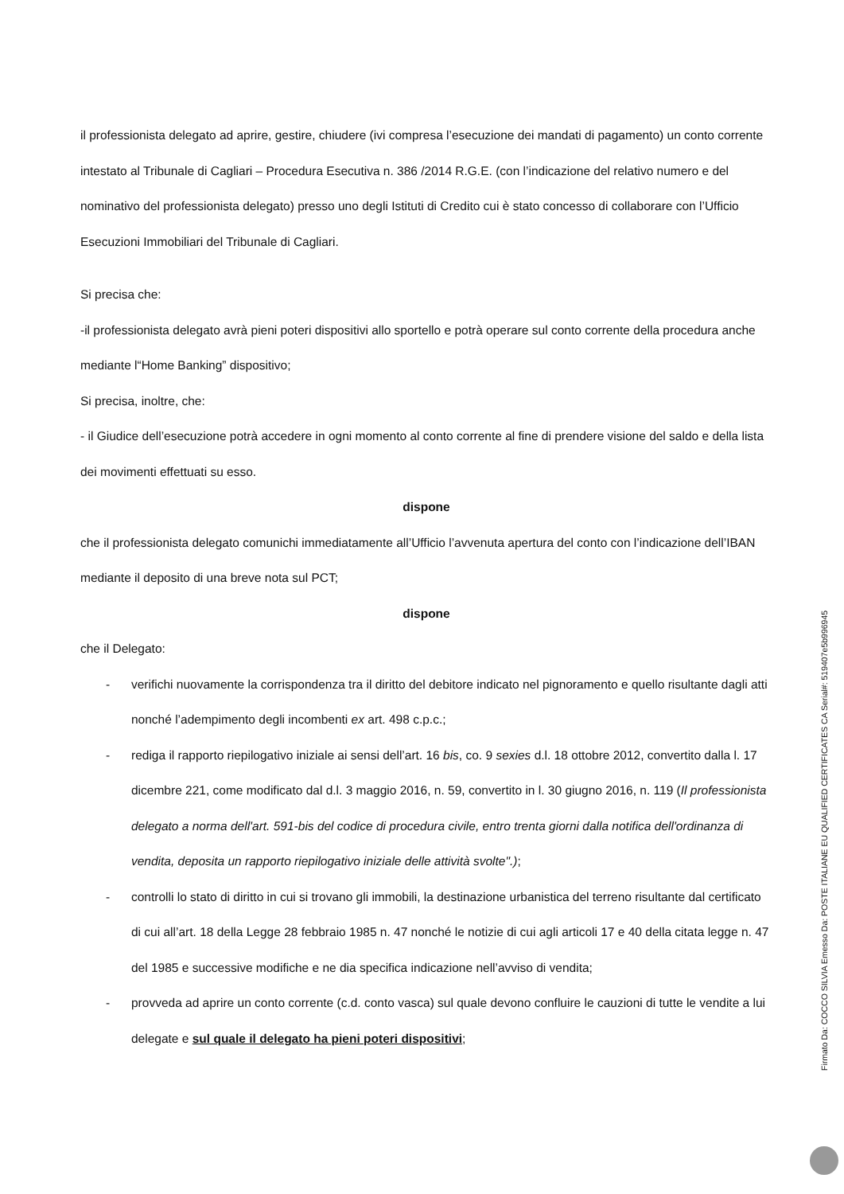il professionista delegato ad aprire, gestire, chiudere (ivi compresa l’esecuzione dei mandati di pagamento) un conto corrente intestato al Tribunale di Cagliari – Procedura Esecutiva n. 386 /2014 R.G.E. (con l’indicazione del relativo numero e del nominativo del professionista delegato) presso uno degli Istituti di Credito cui è stato concesso di collaborare con l’Ufficio Esecuzioni Immobiliari del Tribunale di Cagliari.
Si precisa che:
-il professionista delegato avrà pieni poteri dispositivi allo sportello e potrà operare sul conto corrente della procedura anche mediante l“Home Banking” dispositivo;
Si precisa, inoltre, che:
- il Giudice dell’esecuzione potrà accedere in ogni momento al conto corrente al fine di prendere visione del saldo e della lista dei movimenti effettuati su esso.
dispone
che il professionista delegato comunichi immediatamente all’Ufficio l’avvenuta apertura del conto con l’indicazione dell’IBAN mediante il deposito di una breve nota sul PCT;
dispone
che il Delegato:
- verifichi nuovamente la corrispondenza tra il diritto del debitore indicato nel pignoramento e quello risultante dagli atti nonché l’adempimento degli incombenti ex art. 498 c.p.c.;
- rediga il rapporto riepilogativo iniziale ai sensi dell’art. 16 bis, co. 9 sexies d.l. 18 ottobre 2012, convertito dalla l. 17 dicembre 221, come modificato dal d.l. 3 maggio 2016, n. 59, convertito in l. 30 giugno 2016, n. 119 (Il professionista delegato a norma dell'art. 591-bis del codice di procedura civile, entro trenta giorni dalla notifica dell'ordinanza di vendita, deposita un rapporto riepilogativo iniziale delle attività svolte".);
- controlli lo stato di diritto in cui si trovano gli immobili, la destinazione urbanistica del terreno risultante dal certificato di cui all’art. 18 della Legge 28 febbraio 1985 n. 47 nonché le notizie di cui agli articoli 17 e 40 della citata legge n. 47 del 1985 e successive modifiche e ne dia specifica indicazione nell’avviso di vendita;
- provveda ad aprire un conto corrente (c.d. conto vasca) sul quale devono confluire le cauzioni di tutte le vendite a lui delegate e sul quale il delegato ha pieni poteri dispositivi;
Firmato Da: COCCO SILVIA Emesso Da: POSTE ITALIANE EU QUALIFIED CERTIFICATES CA Serial#: 519407e5b996945